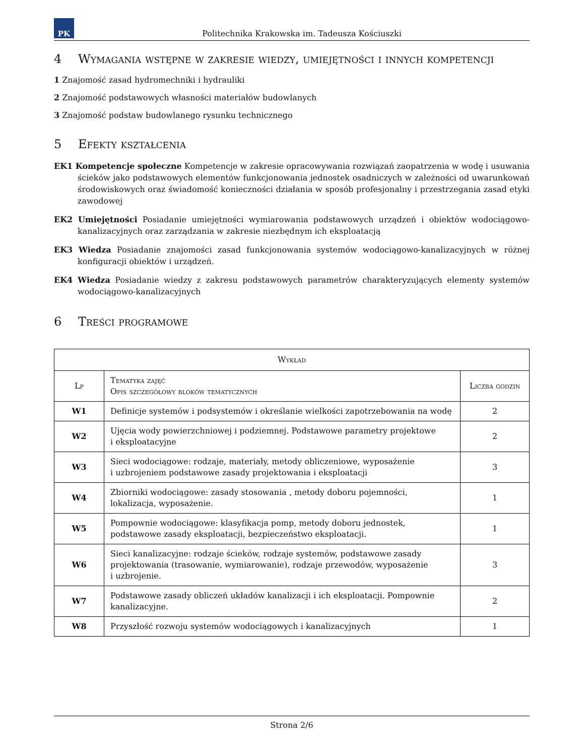PK
Politechnika Krakowska im. Tadeusza Kościuszki
4 Wymagania wstępne w zakresie wiedzy, umiejętności i innych kompetencji
1 Znajomość zasad hydromechniki i hydrauliki
2 Znajomość podstawowych własności materiałów budowlanych
3 Znajomość podstaw budowlanego rysunku technicznego
5 Efekty kształcenia
EK1 Kompetencje społeczne Kompetencje w zakresie opracowywania rozwiązań zaopatrzenia w wodę i usuwania ścieków jako podstawowych elementów funkcjonowania jednostek osadniczych w zależności od uwarunkowań środowiskowych oraz świadomość konieczności działania w sposób profesjonalny i przestrzegania zasad etyki zawodowej
EK2 Umiejętności Posiadanie umiejętności wymiarowania podstawowych urządzeń i obiektów wodociągowo-kanalizacyjnych oraz zarządzania w zakresie niezbędnym ich eksploatacją
EK3 Wiedza Posiadanie znajomości zasad funkcjonowania systemów wodociągowo-kanalizacyjnych w różnej konfiguracji obiektów i urządzeń.
EK4 Wiedza Posiadanie wiedzy z zakresu podstawowych parametrów charakteryzujących elementy systemów wodociągowo-kanalizacyjnych
6 Treści programowe
| Wykład | | |
| --- | --- | --- |
| Lp | Tematyka zajęć Opis szczegółowy bloków tematycznych | Liczba godzin |
| W1 | Definicje systemów i podsystemów i określanie wielkości zapotrzebowania na wodę | 2 |
| W2 | Ujęcia wody powierzchniowej i podziemnej. Podstawowe parametry projektowe i eksploatacyjne | 2 |
| W3 | Sieci wodociągowe: rodzaje, materiały, metody obliczeniowe, wyposażenie i uzbrojeniem podstawowe zasady projektowania i eksploatacji | 3 |
| W4 | Zbiorniki wodociągowe: zasady stosowania , metody doboru pojemności, lokalizacja, wyposażenie. | 1 |
| W5 | Pompownie wodociągowe: klasyfikacja pomp, metody doboru jednostek, podstawowe zasady eksploatacji, bezpieczeństwo eksploatacji. | 1 |
| W6 | Sieci kanalizacyjne: rodzaje ścieków, rodzaje systemów, podstawowe zasady projektowania (trasowanie, wymiarowanie), rodzaje przewodów, wyposażenie i uzbrojenie. | 3 |
| W7 | Podstawowe zasady obliczeń układów kanalizacji i ich eksploatacji. Pompownie kanalizacyjne. | 2 |
| W8 | Przyszłość rozwoju systemów wodociągowych i kanalizacyjnych | 1 |
Strona 2/6